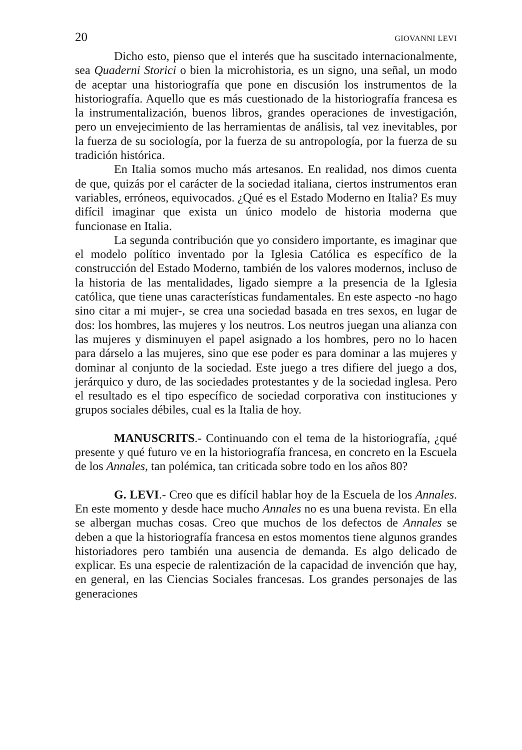20 GIOVANNI LEVI
Dicho esto, pienso que el interés que ha suscitado internacionalmente, sea Quaderni Storici o bien la microhistoria, es un signo, una señal, un modo de aceptar una historiografía que pone en discusión los instrumentos de la historiografía. Aquello que es más cuestionado de la historiografía francesa es la instrumentalización, buenos libros, grandes operaciones de investigación, pero un envejecimiento de las herramientas de análisis, tal vez inevitables, por la fuerza de su sociología, por la fuerza de su antropología, por la fuerza de su tradición histórica.
En Italia somos mucho más artesanos. En realidad, nos dimos cuenta de que, quizás por el carácter de la sociedad italiana, ciertos instrumentos eran variables, erróneos, equivocados. ¿Qué es el Estado Moderno en Italia? Es muy difícil imaginar que exista un único modelo de historia moderna que funcionase en Italia.
La segunda contribución que yo considero importante, es imaginar que el modelo político inventado por la Iglesia Católica es específico de la construcción del Estado Moderno, también de los valores modernos, incluso de la historia de las mentalidades, ligado siempre a la presencia de la Iglesia católica, que tiene unas características fundamentales. En este aspecto -no hago sino citar a mi mujer-, se crea una sociedad basada en tres sexos, en lugar de dos: los hombres, las mujeres y los neutros. Los neutros juegan una alianza con las mujeres y disminuyen el papel asignado a los hombres, pero no lo hacen para dárselo a las mujeres, sino que ese poder es para dominar a las mujeres y dominar al conjunto de la sociedad. Este juego a tres difiere del juego a dos, jerárquico y duro, de las sociedades protestantes y de la sociedad inglesa. Pero el resultado es el tipo específico de sociedad corporativa con instituciones y grupos sociales débiles, cual es la Italia de hoy.
MANUSCRITS.- Continuando con el tema de la historiografía, ¿qué presente y qué futuro ve en la historiografía francesa, en concreto en la Escuela de los Annales, tan polémica, tan criticada sobre todo en los años 80?
G. LEVI.- Creo que es difícil hablar hoy de la Escuela de los Annales. En este momento y desde hace mucho Annales no es una buena revista. En ella se albergan muchas cosas. Creo que muchos de los defectos de Annales se deben a que la historiografía francesa en estos momentos tiene algunos grandes historiadores pero también una ausencia de demanda. Es algo delicado de explicar. Es una especie de ralentización de la capacidad de invención que hay, en general, en las Ciencias Sociales francesas. Los grandes personajes de las generaciones